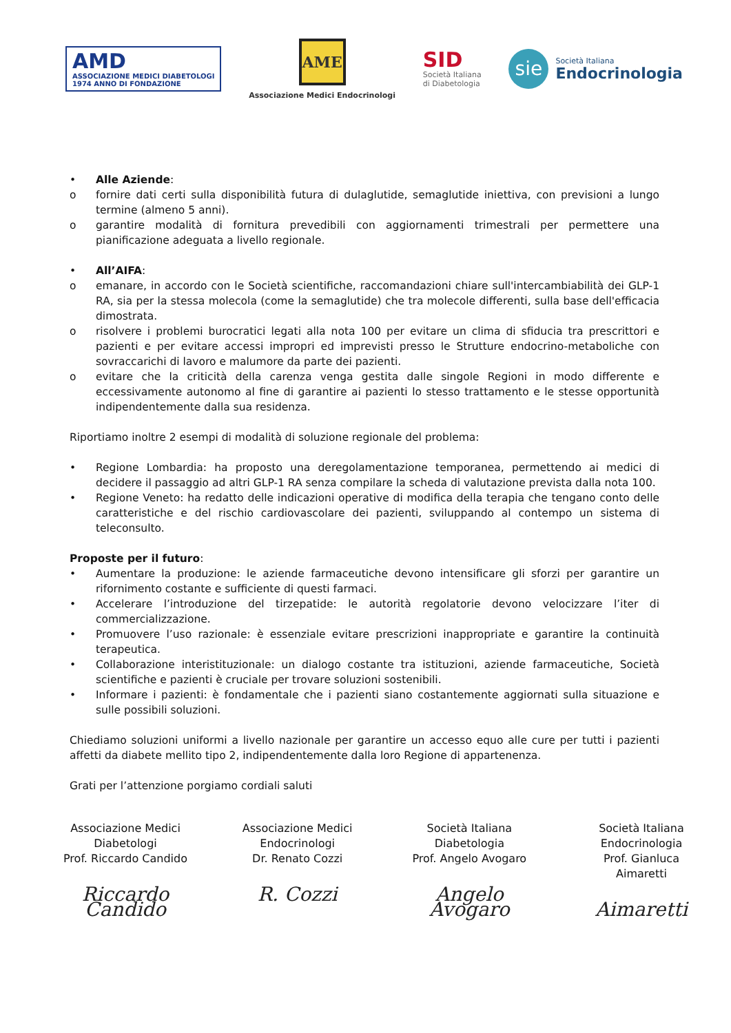AMD
ASSOCIAZIONE MEDICI DIABETOLOGI
1974 ANNO DI FONDAZIONE
AME
Associazione Medici Endocrinologi
SID
Società Italiana
di Diabetologia
sie
Società Italiana
Endocrinologia
• Alle Aziende:
o fornire dati certi sulla disponibilità futura di dulaglutide, semaglutide iniettiva, con previsioni a lungo termine (almeno 5 anni).
o garantire modalità di fornitura prevedibili con aggiornamenti trimestrali per permettere una pianificazione adeguata a livello regionale.
• All’AIFA:
o emanare, in accordo con le Società scientifiche, raccomandazioni chiare sull'intercambiabilità dei GLP-1 RA, sia per la stessa molecola (come la semaglutide) che tra molecole differenti, sulla base dell'efficacia dimostrata.
o risolvere i problemi burocratici legati alla nota 100 per evitare un clima di sfiducia tra prescrittori e pazienti e per evitare accessi impropri ed imprevisti presso le Strutture endocrino-metaboliche con sovraccarichi di lavoro e malumore da parte dei pazienti.
o evitare che la criticità della carenza venga gestita dalle singole Regioni in modo differente e eccessivamente autonomo al fine di garantire ai pazienti lo stesso trattamento e le stesse opportunità indipendentemente dalla sua residenza.
Riportiamo inoltre 2 esempi di modalità di soluzione regionale del problema:
• Regione Lombardia: ha proposto una deregolamentazione temporanea, permettendo ai medici di decidere il passaggio ad altri GLP-1 RA senza compilare la scheda di valutazione prevista dalla nota 100.
• Regione Veneto: ha redatto delle indicazioni operative di modifica della terapia che tengano conto delle caratteristiche e del rischio cardiovascolare dei pazienti, sviluppando al contempo un sistema di teleconsulto.
Proposte per il futuro:
• Aumentare la produzione: le aziende farmaceutiche devono intensificare gli sforzi per garantire un rifornimento costante e sufficiente di questi farmaci.
• Accelerare l’introduzione del tirzepatide: le autorità regolatorie devono velocizzare l’iter di commercializzazione.
• Promuovere l’uso razionale: è essenziale evitare prescrizioni inappropriate e garantire la continuità terapeutica.
• Collaborazione interistituzionale: un dialogo costante tra istituzioni, aziende farmaceutiche, Società scientifiche e pazienti è cruciale per trovare soluzioni sostenibili.
• Informare i pazienti: è fondamentale che i pazienti siano costantemente aggiornati sulla situazione e sulle possibili soluzioni.
Chiediamo soluzioni uniformi a livello nazionale per garantire un accesso equo alle cure per tutti i pazienti affetti da diabete mellito tipo 2, indipendentemente dalla loro Regione di appartenenza.
Grati per l’attenzione porgiamo cordiali saluti
Associazione Medici Diabetologi
Prof. Riccardo Candido
Riccardo Candido
Associazione Medici Endocrinologi
Dr. Renato Cozzi
R. Cozzi
Società Italiana Diabetologia
Prof. Angelo Avogaro
Angelo Avogaro
Società Italiana Endocrinologia
Prof. Gianluca Aimaretti
Aimaretti